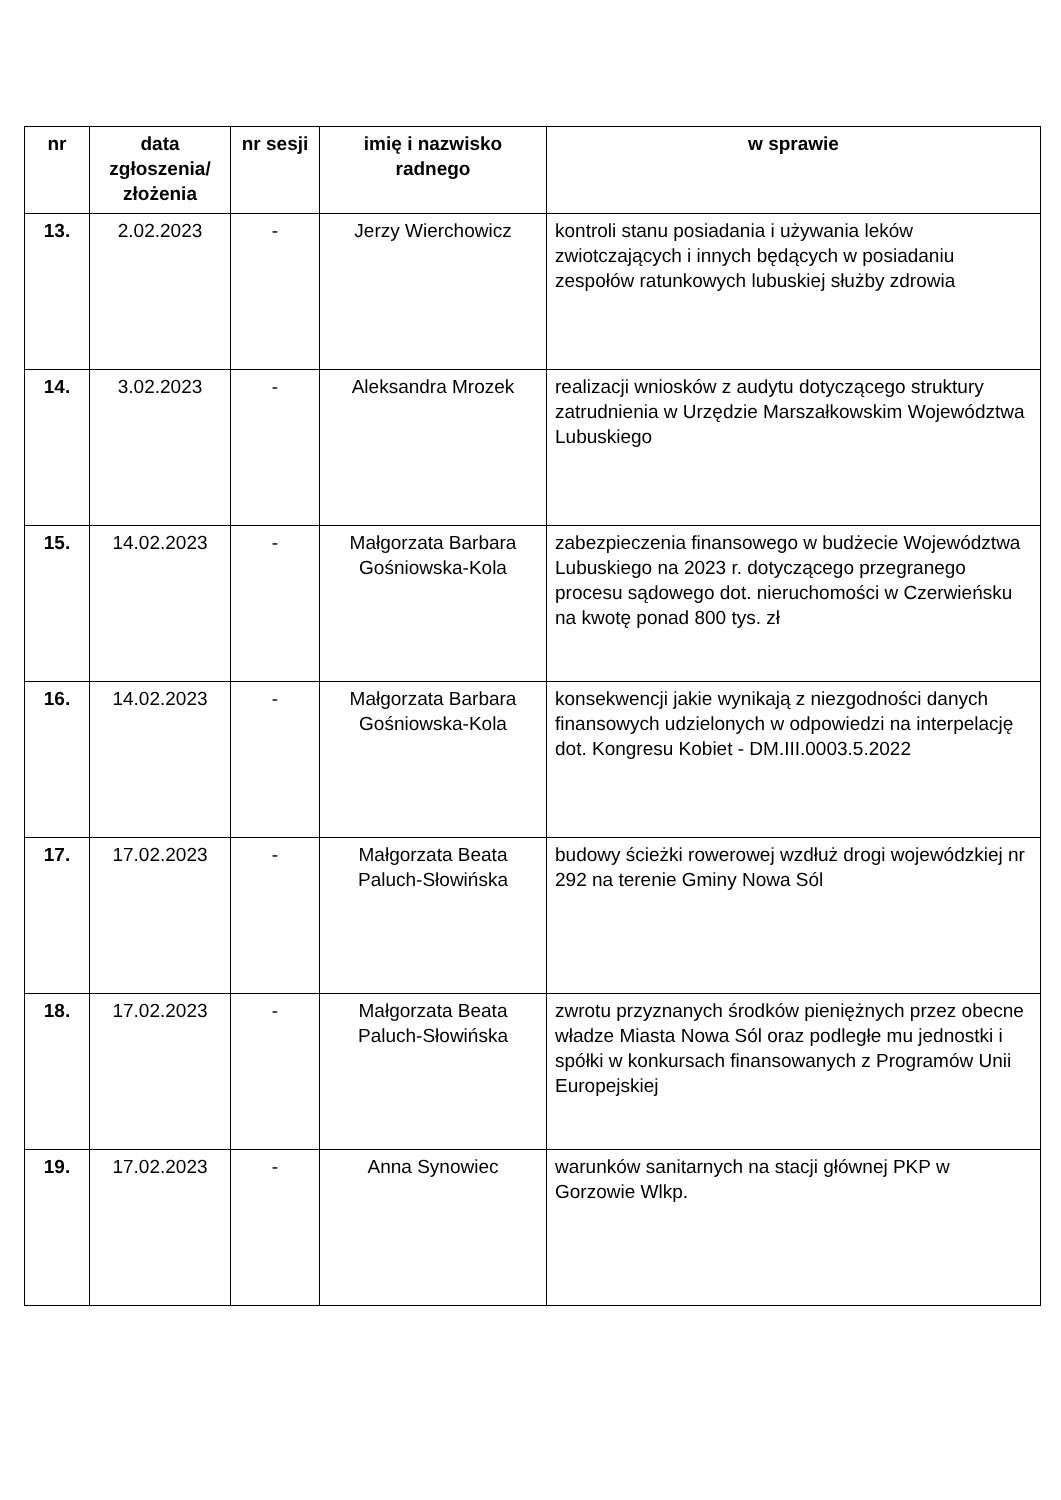| nr | data zgłoszenia/ złożenia | nr sesji | imię i nazwisko radnego | w sprawie |
| --- | --- | --- | --- | --- |
| 13. | 2.02.2023 | - | Jerzy Wierchowicz | kontroli stanu posiadania i używania leków zwiotczających i innych będących w posiadaniu zespołów ratunkowych lubuskiej służby zdrowia |
| 14. | 3.02.2023 | - | Aleksandra Mrozek | realizacji wniosków z audytu dotyczącego struktury zatrudnienia w Urzędzie Marszałkowskim Województwa Lubuskiego |
| 15. | 14.02.2023 | - | Małgorzata Barbara Gośniowska-Kola | zabezpieczenia finansowego w budżecie Województwa Lubuskiego na 2023 r. dotyczącego przegranego procesu sądowego dot. nieruchomości w Czerwieńsku na kwotę ponad 800 tys. zł |
| 16. | 14.02.2023 | - | Małgorzata Barbara Gośniowska-Kola | konsekwencji jakie wynikają z niezgodności danych finansowych udzielonych w odpowiedzi na interpelację dot. Kongresu Kobiet - DM.III.0003.5.2022 |
| 17. | 17.02.2023 | - | Małgorzata Beata Paluch-Słowińska | budowy ścieżki rowerowej wzdłuż drogi wojewódzkiej nr 292 na terenie Gminy Nowa Sól |
| 18. | 17.02.2023 | - | Małgorzata Beata Paluch-Słowińska | zwrotu przyznanych środków pieniężnych przez obecne władze Miasta Nowa Sól oraz podległe mu jednostki i spółki w konkursach finansowanych z Programów Unii Europejskiej |
| 19. | 17.02.2023 | - | Anna Synowiec | warunków sanitarnych na stacji głównej PKP w Gorzowie Wlkp. |